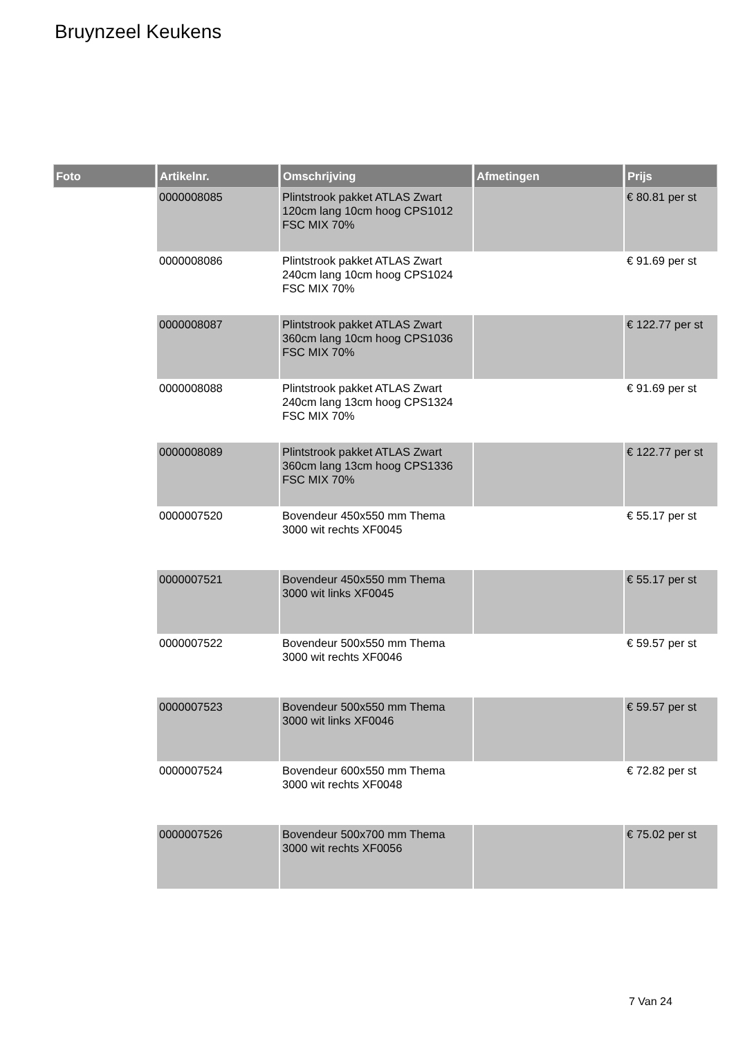Bruynzeel Keukens
| Foto | Artikelnr. | Omschrijving | Afmetingen | Prijs |
| --- | --- | --- | --- | --- |
| | 0000008085 | Plintstrook pakket ATLAS Zwart 120cm lang 10cm hoog CPS1012 FSC MIX 70% | | € 80.81 per st |
| | 0000008086 | Plintstrook pakket ATLAS Zwart 240cm lang 10cm hoog CPS1024 FSC MIX 70% | | € 91.69 per st |
| | 0000008087 | Plintstrook pakket ATLAS Zwart 360cm lang 10cm hoog CPS1036 FSC MIX 70% | | € 122.77 per st |
| | 0000008088 | Plintstrook pakket ATLAS Zwart 240cm lang 13cm hoog CPS1324 FSC MIX 70% | | € 91.69 per st |
| | 0000008089 | Plintstrook pakket ATLAS Zwart 360cm lang 13cm hoog CPS1336 FSC MIX 70% | | € 122.77 per st |
| | 0000007520 | Bovendeur 450x550 mm Thema 3000 wit rechts XF0045 | | € 55.17 per st |
| | 0000007521 | Bovendeur 450x550 mm Thema 3000 wit links XF0045 | | € 55.17 per st |
| | 0000007522 | Bovendeur 500x550 mm Thema 3000 wit rechts XF0046 | | € 59.57 per st |
| | 0000007523 | Bovendeur 500x550 mm Thema 3000 wit links XF0046 | | € 59.57 per st |
| | 0000007524 | Bovendeur 600x550 mm Thema 3000 wit rechts XF0048 | | € 72.82 per st |
| | 0000007526 | Bovendeur 500x700 mm Thema 3000 wit rechts XF0056 | | € 75.02 per st |
7 Van 24